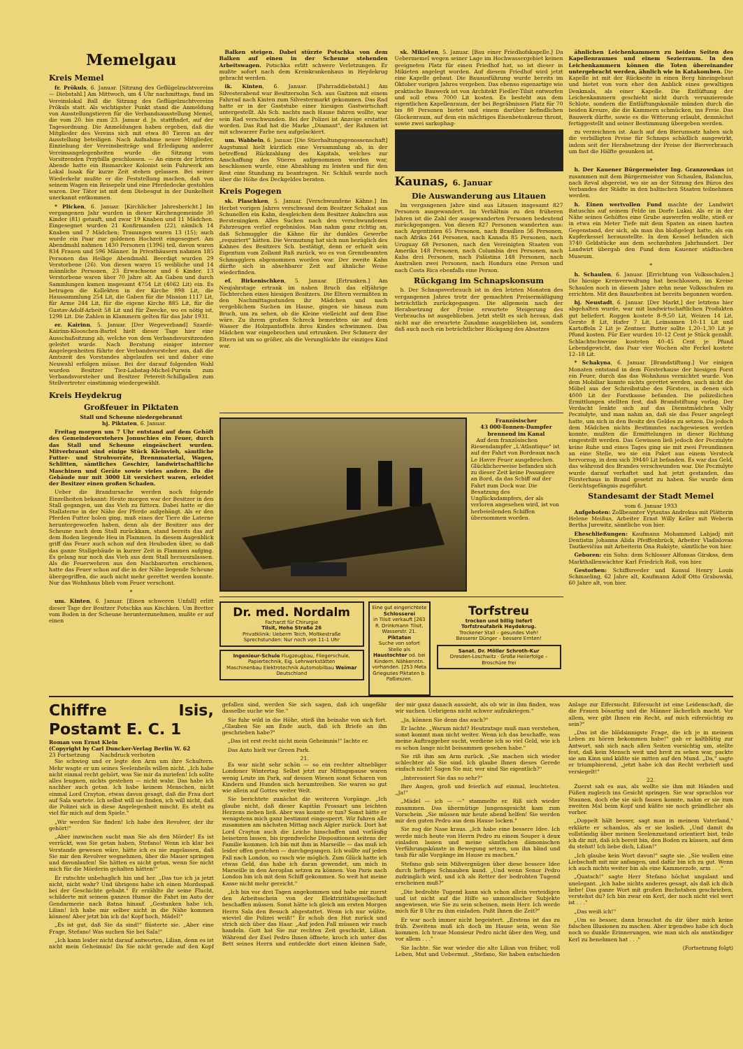Memelgau
Kreis Memel
fr. Prökuls, 6. Januar. [Sitzung des Geflügelzuchtvereins — Diebstahl.] Am Mittwoch, um 4 Uhr nachmittags, fand im Vereinslokal Ball die Sitzung des Geflügelzuchtvereins Prökuls statt. Als wichtigster Punkt stand die Anmeldung von Ausstellungstieren für die Verbandsausstellung Memel, die vom 20. bis zum 23. Januar d. Js. stattfindet, auf der Tagesordnung. Die Anmeldungen haben ergeben, daß die Mitglieder des Vereins sich mit etwa 80 Tieren an der Ausstellung beteiligen. Nach Aufnahme neuer Mitglieder, Einziehung der Vereinsbeiträge und Erledigung anderer Vereinsangelegenheiten wurde die Sitzung vom Vorsitzenden Przybilla geschlossen. — An einem der letzten Abende hatte ein Bismarcker Kolonist sein Fuhrwerk am Lokal Isaak für kurze Zeit stehen gelassen. Bei seiner Wiederkehr mußte er die Feststellung machen, daß von seinem Wagen ein Reisepelz und eine Pferdedecke gestohlen waren. Der Täter ist mit dem Diebesgut in der Dunkelheit unerkannt entkommen.
* Plicken, 6. Januar. [Kirchlicher Jahresbericht.] Im vergangenen Jahr wurden in dieser Kirchengemeinde 30 Kinder (81) getauft, und zwar 19 Knaben und 11 Mädchen. Eingesegnet wurden 21 Konfirmanden (22), nämlich 14 Knaben und 7 Mädchen; Trauungen waren 13 (15); auch wurde ein Paar zur goldenen Hochzeit eingesegnet. Am Abendmahl nahmen 1430 Personen (1396) teil, davon waren 834 Frauen und 596 Männer. In Privathäusern nahmen 185 Personen das Heilige Abendmahl. Beerdigt wurden 29 Verstorbene (26). Von diesen waren 15 weibliche und 14 männliche Personen, 23 Erwachsene und 6 Kinder. 13 Verstorbene waren über 70 Jahre alt. An Gaben und durch Sammlungen kamen insgesamt 4754 Lit (4062 Lit) ein. Es betrugen die Kollekten in der Kirche 898 Lit, die Haussammlung 254 Lit, die Gaben für die Mission 1117 Lit, für Arme 244 Lit, für die eigene Kirche 885 Lit, für die Gustav-Adolf-Arbeit 58 Lit und für Zwecke, wo es nötig ist, 1298 Lit. Die Zahlen in Klammern gelten für das Jahr 1931.
er. Kairinn, 5. Januar. [Der Wegeverband] Szardė-Kairinn-Klooschen-Bartel hielt dieser Tage hier eine Ausschußsitzung ab, welche von dem Verbandsvorsitzenden geleitet wurde. Nach Beratung einiger interner Angelegenheiten führte der Verbandsvorsteher aus, daß die Amtszeit des Vorstandes abgelaufen sei und daher eine Neuwahl erfolgen müsse. Bei der darauf folgenden Wahl wurden Besitzer Tiez-Labatag-Michel-Purwin zum Verbandsvorsteher und Besitzer Petereit-Schillgallen zum Stellvertreter einstimmig wiedergewählt.
Kreis Heydekrug
Großfeuer in Piktaten
Stall und Scheune niedergebrannt
hj. Piktaten, 6. Januar.
Freitag morgen um 7 Uhr entstand auf dem Gehöft des Gemeindevorstehers Jonuschies ein Feuer, durch das Stall und Scheune eingeäschert wurden. Mitverbrannt sind einige Stück Kleinvieh, sämtliche Futter- und Strohvorräte, Brennmaterial, Wagen, Schlitten, sämtliches Geschirr, landwirtschaftliche Maschinen und Geräte sowie vieles andere. Da die Gebäude nur mit 3000 Lit versichert waren, erleidet der Besitzer einen großen Schaden.
Ueber die Brandursache werden noch folgende Einzelheiten bekannt: Heute morgen war der Besitzer in den Stall gegangen, um das Vieh zu füttern. Dabei hatte er die Stallaterne in der Nähe der Pferde aufgehängt. Als er den Pferden Futter holen ging, muß eines der Tiere die Laterne heruntergeworfen haben, denn als der Besitzer aus der Scheune nach dem Stall zurückkam, stand bereits das auf dem Boden liegende Heu in Flammen. In diesem Augenblick griff das Feuer auch schon auf den Heuboden über, so daß das ganze Stallgebäude in kurzer Zeit in Flammen aufging. Es gelang nur noch das Vieh aus dem Stall herauszulassen. Als die Feuerwehren aus den Nachbarorten erschienen, hatte das Feuer schon auf die in der Nähe liegende Scheune übergegriffen, die auch nicht mehr gerettet werden konnte. Nur das Wohnhaus blieb vom Feuer verschont.
*
um. Kinten, 6. Januar. [Einen schweren Unfall] erlitt dieser Tage der Besitzer Potschka aus Kischken. Um Bretter vom Boden in der Scheune herunterzunehmen, mußte er auf einen
Balken steigen. Dabei stürzte Potschka von dem Balken auf einen in der Scheune stehenden Arbeitswagen. Potschka erlitt schwere Verletzungen. Er mußte sofort nach dem Kreiskrankenhaus in Heydekrug gebracht werden.
ik. Kinten, 6. Januar. [Fahrraddiebstahl.] Am Silvesterabend war Besitzersohn Sch. aus Gaitzen mit einem Fahrrad nach Kinten zum Silvestermarkt gekommen. Das Rad hatte er in der Gaststube einer hiesigen Gastwirtschaft untergestellt. Als Sch. nachts nach Hause fahren wollte, war sein Rad verschwunden. Bei der Polizei ist Anzeige erstattet worden. Das Rad hat die Marke „Diamant", der Rahmen ist mit schwarzer Farbe neu aufgelackiert.
um. Wabbeln, 6. Januar. [Die Stierhaltungsgenossenschaft] Augstumal hielt kürzlich eine Versammlung ab, in der betreffend Rückzahlung des Kapitals, welches zur Anschaffung des Stieres aufgenommen worden war, beschlossen wurde, eine Abzahlung zu leisten und für den Rest eine Stundung zu beantragen. Nr. Schluß wurde noch über die Höhe des Deckgeldes beraten.
Kreis Pogegen
sk. Plaschken, 5. Januar. [Verschwundene Kähne.] Im Herbst vorigen Jahres verschwand dem Besitzer Schakat aus Schunellen ein Kahn, desgleichen dem Besitzer Aukschra aus Bersteningken. Alles Suchen nach den verschwundenen Fahrzeugen verlief ergebnislos. Man nahm ganz richtig an, daß Schmuggler die Kähne für ihr dunkles Gewerbe „requiriert" hätten. Die Vermutung hat sich nun bezüglich des Kahnes des Besitzers Sch. bestätigt, denn er erhielt sein Eigentum vom Zollamt Ruß zurück, wo es von Grenzbeamten Schmugglern abgenommen worden war. Der zweite Kahn dürfte sich in absehbarer Zeit auf ähnliche Weise wiederfinden.
ef. Birkenischken, 5. Januar. [Ertrunken.] Am Neujahrstage ertrank im nahen Bruch das elfjährige Töchterchen eines hiesigen Besitzers. Die Eltern vermißten in den Nachmittagsstunden ihr Mädchen und nach vergeblichem Suchen im Hause, gingen sie hinaus zum Bruch, um zu sehen, ob die Kleine vielleicht auf dem Eise wäre. Zu ihrem großen Schreck bemerkten sie auf dem Wasser die Holzpantoffeln ihres Kindes schwimmen. Das Mädchen war eingebrochen und ertrunken. Der Schmerz der Eltern ist um so größer, als die Verunglückte ihr einziges Kind war.
sk. Mikieten, 5. Januar. [Bau einer Friedhofskapelle.] Da Uebermemel wegen seiner Lage im Hochwassergebiet keinen geeigneten Platz für einen Friedhof hat, so ist dieser in Mikieten angelegt worden. Auf diesem Friedhof wird jetzt eine Kapelle gebaut. Die Bauausführung wurde bereits im Oktober vorigen Jahres vergeben. Das ebenso eigenartige wie praktische Bauwerk ist von Architekt Fiedler-Tilsit entworfen und soll etwa 7000 Lit kosten. Es besteht aus dem eigentlichen Kapellenraum, der bei Begräbnissen Platz für 70 bis 80 Personen bietet und einem darüber befindlichen Glockenraum, auf dem ein mächtiges Eisenbetonkreuz thront, sowie zwei sarkophag-
Kaunas, 6. Januar
Die Auswanderung aus Litauen
Im vergangenen Jahre sind aus Litauen insgesamt 827 Personen ausgewandert. Im Verhältnis zu den früheren Jahren ist die Zahl der ausgewanderten Personen bedeutend zurückgegangen. Von diesen 827 Personen wanderten aus: nach Argentinien 65 Personen, nach Brasilien 56 Personen, nach Afrika 244 Personen, nach Kanada 85 Personen, nach Uruguay 68 Personen, nach den Vereinigten Staaten von Amerika 148 Personen, nach Columbia drei Personen, nach Kuba drei Personen, nach Palästina 148 Personen, nach Australien zwei Personen, nach Hondura eine Person und nach Costa Rica ebenfalls eine Person.
Rückgang im Schnapskonsum
h. Der Schnapsverbrauch ist in den letzten Monaten des vergangenen Jahres trotz der gemachten Preisermäßigung beträchtlich zurückgegangen. Die allgemein nach der Herabsetzung der Preise erwartete Steigerung des Verbrauchs ist ausgeblieben. Jetzt stellt es sich heraus, daß nicht nur die erwartete Zunahme ausgeblieben ist, sondern daß auch noch ein beträchtlicher Rückgang des Absatzes
Französischer
43 000-Tonnen-Dampfer brennend im Kanal
Auf dem französischen Riesendampfer „L'Atlantique" ist auf der Fahrt von Bordeaux nach Le Havre Feuer ausgebrochen. Glücklicherweise befanden sich zu dieser Zeit keine Passagiere an Bord, da das Schiff auf der Fahrt zum Dock war. Die Besatzung des Unglücksdampfers, der als verloren angesehen wird, ist von herbeieilenden Schiffen übernommen worden.
Dr. med. Nordalm
Facharzt für Chirurgie
Tilsit, Hohe Straße 26
Privatklinik: Ueberm Teich, Moltkestraße
Sprechstunden: Nur noch von 11-1 Uhr
Ingenieur-Schule Flugzeugbau, Fliegerschule, Papiertechnik, Eig. Lehrwerkstätten
Maschinenbau Elektrotechnik Automobilbau Weimar Deutschland
Eine gut eingerichtete
Schlosserei
in Tilsit verkauft [263 R. Drinkmann Tilsit, Wasserstr. 21.
Piktaten
Suche von sofort Stelle als Haustochter od. bei Kindern. Nähkenntn. vorhanden. [253 Meta Griegszies Piktaten b. Paßieszen.
Torfstreu
trocken und billig liefert
Torfstreufabrik Heydekrug.
Trockener Stall – gesundes Vieh!
Besserer Dünger – bessere Ernten!
Sanat. Dr. Möller Schroth-Kur
Dresden-Loschwitz · Große Heilerfolge – Broschüre frei
ähnlichen Leichenkammern zu beiden Seiten des Kapellenraumes und einem Sezierraum. In den Leichenkammern können die Toten übereinander untergebracht werden, ähnlich wie in Katakomben. Die Kapelle ist mit der Rückseite in einen Berg hineingebaut und bietet von vorn eher den Anblick eines gewaltigen Denkmals, als einer Kapelle. Die Entlüftung der Leichenkammern geschieht nicht durch verunzierende Schlote, sondern die Entlüftungskanäle münden durch die beiden Kreuze, die die Kammern schmücken, ins Freie. Das Bauwerk dürfte, sowie es die Witterung erlaubt, demnächst fertiggestellt und seiner Bestimmung übergeben werden.
zu verzeichnen ist. Auch auf den Bierumsatz haben sich die verbilligten Preise für Schnaps schädlich ausgewirkt, indem seit der Herabsetzung der Preise der Bierverbrauch um fast die Hälfte gesunken ist.
*
h. Der Kauener Bürgermeister Ing. Granzowskas ist zusammen mit dem Bürgermeister von Schaulen, Balanclus, nach Reval abgereist, wo sie an der Sitzung des Büros des Verbandes der Städte in den baltischen Staaten teilnehmen werden.
h. Einen wertvollen Fund machte der Landwirt Batuschis auf seinem Felde im Dorfe Lukai. Als er in der Nähe seines Gehöftes eine Grube auswerfen wollte, stieß er in etwa ein Meter Tiefe mit dem Spaten an einen harten Gegenstand, der sich, als man ihn bloßgelegt hatte, als ein Kupferkessel herausstellte. In dem Kessel befanden sich 3740 Geldstücke aus dem sechzehnten Jahrhundert. Der Landwirt übergab den Fund dem Kauener städtischen Museum.
*
h. Schaulen, 6. Januar. [Errichtung von Volksschulen.] Die hiesige Kreisverwaltung hat beschlossen, im Kreise Schaulen noch in diesem Jahre zehn neue Volksschulen zu errichten. Mit den Bauarbeiten ist bereits begonnen worden.
hj. Neustadt, 6. Januar. [Der Markt,] der letztens hier abgehalten wurde, war mit landwirtschaftlichen Produkten gut beliefert. Roggen kostete 8–9,50 Lit, Weizen 14 Lit, Gerste 8 Lit, Hafer 7 Lit, Leinsamen 10–11 Lit und Kartoffeln 2 Lit je Zentner. Butter sollte 1,20–1,30 Lit je Pfund kosten. Für Eier wurden 10–12 Cent je Stück gezahlt. Schlachtschweine kosteten 40–45 Cent je Pfund Lebendgewicht, das Paar vier Wochen alte Ferkel kostete 12–18 Lit.
* Schakyna, 6. Januar. [Brandstiftung.] Vor einigen Monaten entstand in dem Försterhause der hiesigen Forst ein Feuer, durch das das Wohnhaus vernichtet wurde. Von dem Mobiliar konnte nichts gerettet werden, auch nicht die Möbel aus der Schreibstube des Försters, in denen sich 4000 Lit der Forstkasse befanden. Die polizeilichen Ermittlungen stellten fest, daß Brandstiftung vorlag. Der Verdacht lenkte sich auf das Dienstmädchen Vally Pecziulyte, und man nahm an, daß sie das Feuer angelegt hatte, um sich in den Besitz des Geldes zu setzen. Da jedoch dem Mädchen nichts Bestimmtes nachgewiesen werden konnte, mußten die Ermittelungen in dieser Richtung eingestellt werden. Das Gewissen ließ jedoch der Pecziulyte keine Ruhe und eines Tages ging sie mit zwei Freundinnen an eine Stelle, wo sie ein Paket aus einem Versteck hervorzog, in dem sich 39440 Lit befanden. Es war das Geld, das während des Brandes verschwunden war. Die Pecziulyte wurde darauf verhaftet und hat jetzt gestanden, das Försterhaus in Brand gesetzt zu haben. Sie wurde dem Gerichtsgefängnis zugeführt.
Standesamt der Stadt Memel
vom 6. Januar 1933
Aufgeboten: Zollbeamter Vytautas Andrekus mit Plätterin Helene Meißus, Arbeiter Ernst Willy Keller mit Weberin Bertha Jurewitz, sämtliche von hier.
Eheschließungen: Kaufmann Mohammed Labjadj mit Dentistin Johanna Alida Pfeiffenbrück, Arbeiter Vladislovas Tautkevičius mit Arbeiterin Ona Rukšyte, sämtliche von hier.
Geboren: ein Sohn: dem Schlosser Alfonsas Girskas, dem Markthallenwächter Karl Friedrich Roß, von hier.
Gestorben: Schiffsreeder und Konsul Henry Louis Schmaeling, 62 Jahre alt, Kaufmann Adolf Otto Grabowski, 60 Jahre alt, von hier.
Chiffre Isis, Postamt E. C. 1
Roman von Ernst Klein
(Copyright by Carl Duncker-Verlag Berlin W. 62
23 Fortsetzung Nachdruck verboten
Sie schwieg und er legte den Arm um ihre Schultern. Mehr wagte er um seines Seelenheils willen nicht. „Ich habe nicht einmal recht gehört, was Sie mir da zuriefen! Ich sollte alles leugnen, nichts gestehen — nicht wahr. Das habe ich nachher auch getan. Ich habe keinem Menschen, nicht einmal Lord Crayton, etwas davon gesagt, daß die Frau dort auf Sala wartete. Ich selbst will sie finden, ich will nicht, daß die Polizei sich in diese Angelegenheit mischt. Es steht zu viel für mich auf dem Spiele."
„Wir werden Sie finden! Ich habe den Revolver, der ihr gehört!"
„Aber inzwischen sucht man Sie als den Mörder! Es ist verrückt, was Sie getan haben, Stefano! Wenn ich klar bei Verstande gewesen wäre, hätte ich es nie zugelassen, daß Sie mir den Revolver wegnehmen, über die Mauer springen und davonlaufen! Sie hätten es nicht getan, wenn Sie nicht mich für die Mörderin gehalten hätten!"
Er rutschte unbehaglich hin und her. „Das tue ich ja jetzt nicht, nicht wahr? Und übrigens habe ich einen Mordsspaß bei der Geschichte gehabt." Er erzählte ihr seine Flucht, schilderte mit seinem ganzen Humor die Fahrt im Auto der Gendarmerie nach Batna hinauf. „Gestunken habe ich, Lilian! Ich habe mir selber nicht in die Nähe kommen können! Aber jetzt bin ich da! Kopf hoch, Mädel!"
„Es ist gut, daß Sie da sind!" flüsterte sie. „Aber eine Frage, Stefano! Was suchen Sie bei Sala!"
„Ich kann leider nicht darauf antworten, Lilian, denn es ist nicht mein Geheimnis! Da Sie nicht gerade auf den Kopf gefallen sind, werden Sie sich sagen, daß ich ungefähr dasselbe suche wie Sie."
Sie fuhr wild in die Höhe, stieß ihn beinahe von sich fort. „Glauben Sie am Ende auch, daß ich Briefe an ihn geschrieben habe?"
„Das ist erst recht nicht mein Geheimnis!" lachte er.
Das Auto hielt vor Green Park.
21.
Es war nicht sehr schön — so ein rechter altnebliger Londoner Wintertag. Selbst jetzt zur Mittagspause waren wenig Leute im Park, auf dessen Wiesen sonst Scharen von Kindern und Hunden sich herumtreiben. Sie waren so gut wie allein auf Gottes weiter Welt.
Sie berichtete zunächst die weiteren Vorgänge. „Ich glaube nicht, daß dieser Kapitän Frossart uns leichten Herzens ziehen ließ. Aber was konnte er tun? Sonst hätte er wenigstens mich ganz bestimmt eingesperrt. Wir fuhren alle zusammen am nächsten Mittag nach Algier zurück. Dort hat Lord Crayton auch die Leiche hinschaffen und vorläufig beisetzen lassen, bis irgendwelche Dispositionen seitens der Familie kommen. Ich bin mit ihm in Marseille — das muß ich leider offen gestehen — durchgegangen. Ich wollte auf jeden Fall nach London, so rasch wie möglich. Zum Glück hatte ich etwas Geld, das habe ich daran gewendet, um mich in Marseille in den Aeroplan setzen zu können. Von Paris nach London bin ich mit dem Schiff gekommen. So weit hat meine Kasse nicht mehr gereicht."
„Ich bin vor drei Tagen angekommen und habe mir zuerst den Arbeitsschein von der Elektrizitätsgesellschaft beschaffen müssen. Sonst hätte ich gleich am ersten Morgen Herrn Sala den Besuch abgestattet. Wenn ich nur wüßte, wieviel die Polizei weiß!" Er schob den Hut zurück und strich sich über das Haar. „Auf jeden Fall müssen wir rasch handeln. Gott hat Sie zur rechten Zeit geschickt, Lilian. Während der Esel Pedro Ihnen öffnete, kroch ich unter das Bett seines Herrn und entdeckte dort einen kleinen Safe, der mir ganz danach aussieht, als ob wir in ihm finden, was wir suchen. Uebrigens nicht schwer aufzukriegen."
„Ja, können Sie denn das auch?"
Er lachte. „Warum nicht? Heutzutage muß man verstehen, sonst kommt man nicht weiter. Wenn ich das beschaffe, was meine Auftraggeber sucht, verdiene ich so viel Geld, wie ich es schon lange nicht beisammen gesehen habe."
Sie riß ihm am Arm zurück. „Sie machen sich wieder schlechter als Sie sind. Ich glaube Ihnen dieses Gerede einfach nicht! Sagen Sie mir, wer sind Sie eigentlich?"
„Interessiert Sie das so sehr?"
Ihre Augen, groß und feierlich auf einmal, leuchteten. „Ja!"
„Mädel — ich — —" stammelte er. Riß sich wieder zusammen. Das übermütige Jungensgesicht kam zum Vorschein. „Sie müssen mir heute abend helfen! Sie werden mir den guten Pedro aus dem Hause locken."
Sie zog die Nase kraus. „Ich habe eine bessere Idee. Ich werde mich heute von Herrn Pedro zu einem Souper à deux einladen lassen und meine sämtlichen dämonischen Verführungskünste in Bewegung setzen, um ihn blind und taub für alle Vorgänge im Hause zu machen."
Stefano gab sein Mißvergnügen über diese bessere Idee durch heftiges Schnauben kund. „Und wenn Senor Pedro zudringlich wird, und ich als Retter der bedrohten Tugend erscheinen muß?"
„Die bedrohte Tugend kann sich schon allein verteidigen und ist nicht auf die Hilfe so unmoralischer Subjekte angewiesen, wie Sie zu sein scheinen, mein Herr. Ich werde mich für 8 Uhr zu ihm einladen. Paßt Ihnen die Zeit?"
Er war noch immer nicht begeistert. „Erstens ist das zu früh. Zweitens muß ich doch im Hause sein, wenn Sie kommen. Ich traue Monsieur Pedro nicht über den Weg, und vor allem . . ."
Sie lachte. Sie war wieder die alte Lilian von früher, voll Leben, Mut und Uebermut. „Stefano, Sie haben entschieden Anlage zur Eifersucht. Eifersucht ist eine Leidenschaft, die die Frauen bösartig und die Männer lächerlich macht. Vor allem, wer gibt Ihnen ein Recht, auf mich eifersüchtig zu sein?"
„Das ist die blödsinnigste Frage, die ich je in meinem Leben zu hören bekommen habe!" gab er kaltblütig zur Antwort, sah sich nach allen Seiten vorsichtig um, stellte fest, daß kein Mensch weit und breit zu sehen war, packte sie am Kinn und küßte sie mitten auf den Mund. „Da," sagte er triumphierend, „jetzt habe ich das Recht verbrieft und versiegelt!"
22.
Zuerst sah es aus, als wollte sie ihm mit Händen und Füßen zugleich ins Gesicht springen. Sie war sprachlos vor Staunen, doch ehe sie sich fassen konnte, nahm er sie zum zweiten Mal beim Kopf und küßte sie noch gründlicher als vorher.
„Doppelt hält besser, sagt man in meinem Vaterland," erklärte er schamlos, als er sie losließ. „Und damit du vollständig über meinen Seelenzustand orientiert bist, teile ich dir mit, daß ich bereit bin, den Boden zu küssen, auf dem du stehst! Ich liebe dich, Lilian!"
„Ich glaube kein Wort davon!" sagte sie. „Sie wollen eine Liebschaft mit mir anfangen, und dafür bin ich zu gut. Wenn ich auch nichts weiter bin als eine Kammerzofe, arm . . ."
„Quatsch!" sagte Herr Stefano höchst ungalant und unelegant. „Ich habe nichts anderes gesagt, als daß ich dich liebe! Das ganze Wort mit großen Buchstaben geschrieben, verstehst du? Ich bin zwar ein Kerl, der noch nicht viel wert ist . . ."
„Das weiß ich!"
„Um so besser, dann brauchst du dir über mich keine falschen Illusionen zu machen. Aber irgendwo habe ich doch noch so dunkle Erinnerungen, wie man sich als anständiger Kerl zu benehmen hat . . ."
(Fortsetzung folgt)